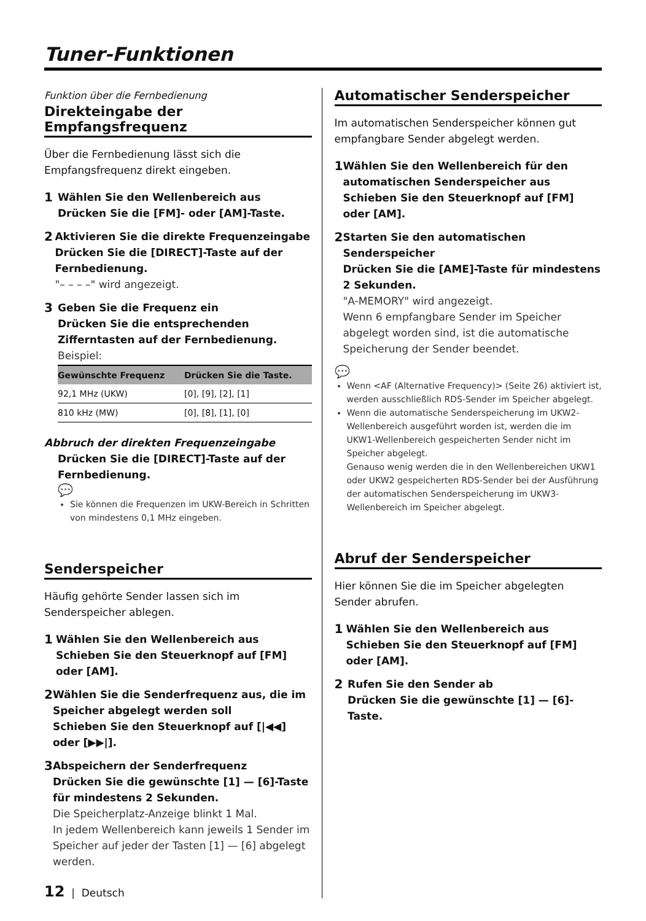Tuner-Funktionen
Funktion über die Fernbedienung
Direkteingabe der Empfangsfrequenz
Über die Fernbedienung lässt sich die Empfangsfrequenz direkt eingeben.
1
Wählen Sie den Wellenbereich aus
Drücken Sie die [FM]- oder [AM]-Taste.
2
Aktivieren Sie die direkte Frequenzeingabe
Drücken Sie die [DIRECT]-Taste auf der Fernbedienung.
"– – – –" wird angezeigt.
3
Geben Sie die Frequenz ein
Drücken Sie die entsprechenden Zifferntasten auf der Fernbedienung.
Beispiel:
| Gewünschte Frequenz | Drücken Sie die Taste. |
| --- | --- |
| 92,1 MHz (UKW) | [0], [9], [2], [1] |
| 810 kHz (MW) | [0], [8], [1], [0] |
Abbruch der direkten Frequenzeingabe
Drücken Sie die [DIRECT]-Taste auf der Fernbedienung.
💬
Sie können die Frequenzen im UKW-Bereich in Schritten von mindestens 0,1 MHz eingeben.
Senderspeicher
Häufig gehörte Sender lassen sich im Senderspeicher ablegen.
1
Wählen Sie den Wellenbereich aus
Schieben Sie den Steuerknopf auf [FM] oder [AM].
2
Wählen Sie die Senderfrequenz aus, die im Speicher abgelegt werden soll
Schieben Sie den Steuerknopf auf [|◀◀] oder [▶▶|].
3
Abspeichern der Senderfrequenz
Drücken Sie die gewünschte [1] — [6]-Taste für mindestens 2 Sekunden.
Die Speicherplatz-Anzeige blinkt 1 Mal.
In jedem Wellenbereich kann jeweils 1 Sender im Speicher auf jeder der Tasten [1] — [6] abgelegt werden.
Automatischer Senderspeicher
Im automatischen Senderspeicher können gut empfangbare Sender abgelegt werden.
1
Wählen Sie den Wellenbereich für den automatischen Senderspeicher aus
Schieben Sie den Steuerknopf auf [FM] oder [AM].
2
Starten Sie den automatischen Senderspeicher
Drücken Sie die [AME]-Taste für mindestens 2 Sekunden.
"A-MEMORY" wird angezeigt.
Wenn 6 empfangbare Sender im Speicher abgelegt worden sind, ist die automatische Speicherung der Sender beendet.
💬
Wenn <AF (Alternative Frequency)> (Seite 26) aktiviert ist, werden ausschließlich RDS-Sender im Speicher abgelegt.
Wenn die automatische Senderspeicherung im UKW2-Wellenbereich ausgeführt worden ist, werden die im UKW1-Wellenbereich gespeicherten Sender nicht im Speicher abgelegt.
Genauso wenig werden die in den Wellenbereichen UKW1 oder UKW2 gespeicherten RDS-Sender bei der Ausführung der automatischen Senderspeicherung im UKW3-Wellenbereich im Speicher abgelegt.
Abruf der Senderspeicher
Hier können Sie die im Speicher abgelegten Sender abrufen.
1
Wählen Sie den Wellenbereich aus
Schieben Sie den Steuerknopf auf [FM] oder [AM].
2
Rufen Sie den Sender ab
Drücken Sie die gewünschte [1] — [6]-Taste.
12 | Deutsch